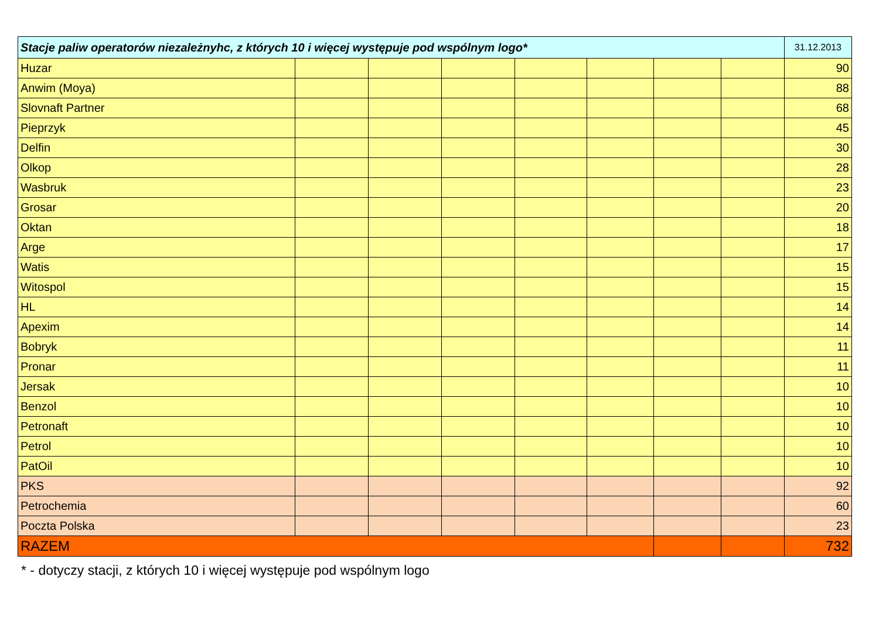| Stacje paliw operatorów niezależnyhc, z których 10 i więcej występuje pod wspólnym logo* | | | | | | | | 31.12.2013 |
| Huzar | | | | | | | | 90 |
| Anwim (Moya) | | | | | | | | 88 |
| Slovnaft Partner | | | | | | | | 68 |
| Pieprzyk | | | | | | | | 45 |
| Delfin | | | | | | | | 30 |
| Olkop | | | | | | | | 28 |
| Wasbruk | | | | | | | | 23 |
| Grosar | | | | | | | | 20 |
| Oktan | | | | | | | | 18 |
| Arge | | | | | | | | 17 |
| Watis | | | | | | | | 15 |
| Witospol | | | | | | | | 15 |
| HL | | | | | | | | 14 |
| Apexim | | | | | | | | 14 |
| Bobryk | | | | | | | | 11 |
| Pronar | | | | | | | | 11 |
| Jersak | | | | | | | | 10 |
| Benzol | | | | | | | | 10 |
| Petronaft | | | | | | | | 10 |
| Petrol | | | | | | | | 10 |
| PatOil | | | | | | | | 10 |
| PKS | | | | | | | | 92 |
| Petrochemia | | | | | | | | 60 |
| Poczta Polska | | | | | | | | 23 |
| RAZEM | | | | | | | | 732 |
* - dotyczy stacji, z których 10 i więcej występuje pod wspólnym logo